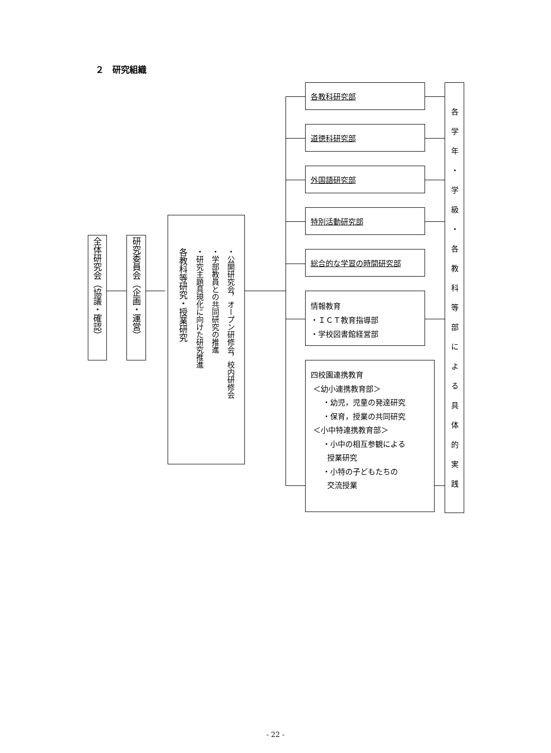２　研究組織
全体研究会（協議・確認）
研究委員会（企画・運営）
各教科等研究・授業研究 ・公開研究会，オープン研修会，校内研修会 ・学部教員との共同研究の推進 ・研究主題具現化に向けた研究推進
各教科研究部
道徳科研究部
外国語研究部
特別活動研究部
総合的な学習の時間研究部
情報教育
・ＩＣＴ教育指導部
・学校図書館経営部
四校園連携教育
＜幼小連携教育部＞
・幼児，児童の発達研究
・保育，授業の共同研究
＜小中特連携教育部＞
・小中の相互参観による
授業研究
・小特の子どもたちの
交流授業
各学年・学級・各教科等部による具体的実践
- 22 -